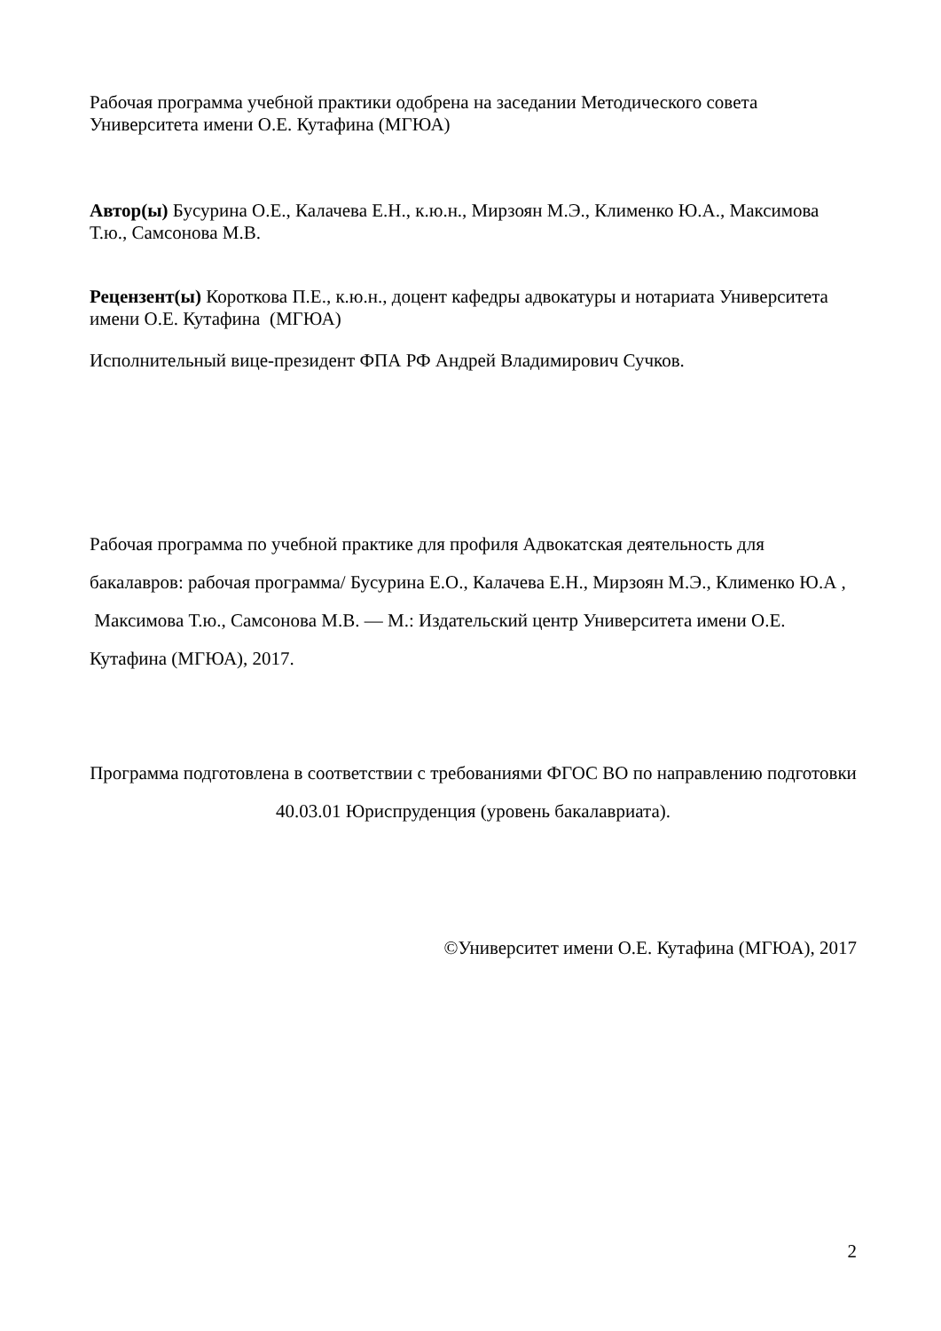Рабочая программа учебной практики одобрена на заседании Методического совета Университета имени О.Е. Кутафина (МГЮА)
Автор(ы) Бусурина О.Е., Калачева Е.Н., к.ю.н., Мирзоян М.Э., Клименко Ю.А., Максимова Т.ю., Самсонова М.В.
Рецензент(ы) Короткова П.Е., к.ю.н., доцент кафедры адвокатуры и нотариата Университета имени О.Е. Кутафина (МГЮА)
Исполнительный вице-президент ФПА РФ Андрей Владимирович Сучков.
Рабочая программа по учебной практике для профиля Адвокатская деятельность для бакалавров: рабочая программа/ Бусурина Е.О., Калачева Е.Н., Мирзоян М.Э., Клименко Ю.А , Максимова Т.ю., Самсонова М.В. — М.: Издательский центр Университета имени О.Е. Кутафина (МГЮА), 2017.
Программа подготовлена в соответствии с требованиями ФГОС ВО по направлению подготовки 40.03.01 Юриспруденция (уровень бакалавриата).
©Университет имени О.Е. Кутафина (МГЮА), 2017
2